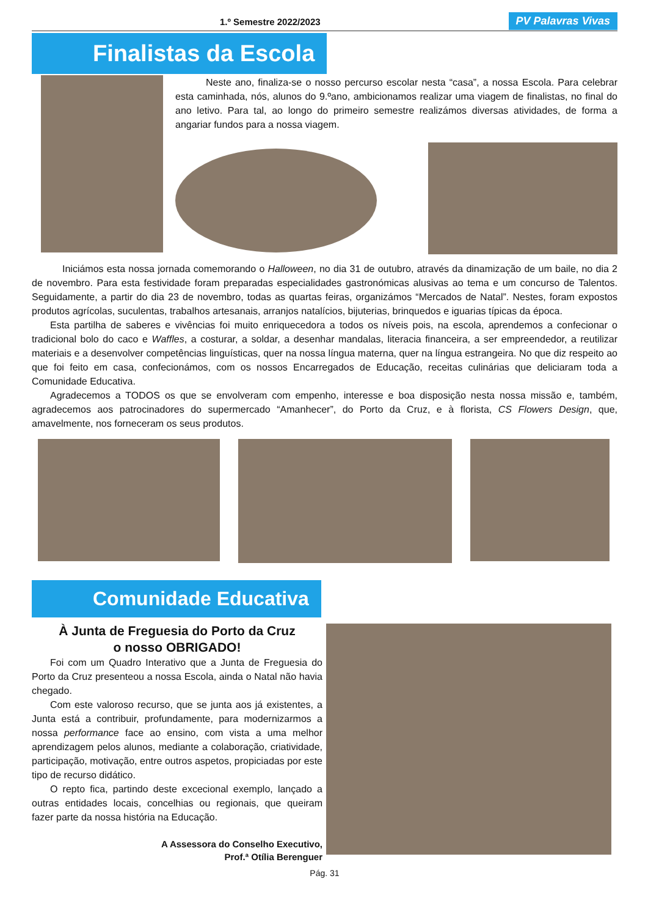1.º Semestre 2022/2023
PV Palavras Vivas
Finalistas da Escola
Neste ano, finaliza-se o nosso percurso escolar nesta “casa”, a nossa Escola. Para celebrar esta caminhada, nós, alunos do 9.ºano, ambicionamos realizar uma viagem de finalistas, no final do ano letivo. Para tal, ao longo do primeiro semestre realizámos diversas atividades, de forma a angariar fundos para a nossa viagem.
Iniciámos esta nossa jornada comemorando o Halloween, no dia 31 de outubro, através da dinamização de um baile, no dia 2 de novembro. Para esta festividade foram preparadas especialidades gastronómicas alusivas ao tema e um concurso de Talentos. Seguidamente, a partir do dia 23 de novembro, todas as quartas feiras, organizámos “Mercados de Natal”. Nestes, foram expostos produtos agrícolas, suculentas, trabalhos artesanais, arranjos natalícios, bijuterias, brinquedos e iguarias típicas da época.
Esta partilha de saberes e vivências foi muito enriquecedora a todos os níveis pois, na escola, aprendemos a confecionar o tradicional bolo do caco e Waffles, a costurar, a soldar, a desenhar mandalas, literacia financeira, a ser empreendedor, a reutilizar materiais e a desenvolver competências linguísticas, quer na nossa língua materna, quer na língua estrangeira. No que diz respeito ao que foi feito em casa, confecionámos, com os nossos Encarregados de Educação, receitas culinárias que deliciaram toda a Comunidade Educativa.
Agradecemos a TODOS os que se envolveram com empenho, interesse e boa disposição nesta nossa missão e, também, agradecemos aos patrocinadores do supermercado “Amanhecer”, do Porto da Cruz, e à florista, CS Flowers Design, que, amavelmente, nos forneceram os seus produtos.
Comunidade Educativa
À Junta de Freguesia do Porto da Cruz
o nosso OBRIGADO!
Foi com um Quadro Interativo que a Junta de Freguesia do Porto da Cruz presenteou a nossa Escola, ainda o Natal não havia chegado.
Com este valoroso recurso, que se junta aos já existentes, a Junta está a contribuir, profundamente, para modernizarmos a nossa performance face ao ensino, com vista a uma melhor aprendizagem pelos alunos, mediante a colaboração, criatividade, participação, motivação, entre outros aspetos, propiciadas por este tipo de recurso didático.
O repto fica, partindo deste excecional exemplo, lançado a outras entidades locais, concelhias ou regionais, que queiram fazer parte da nossa história na Educação.
A Assessora do Conselho Executivo,
Prof.ª Otília Berenguer
Pág. 31